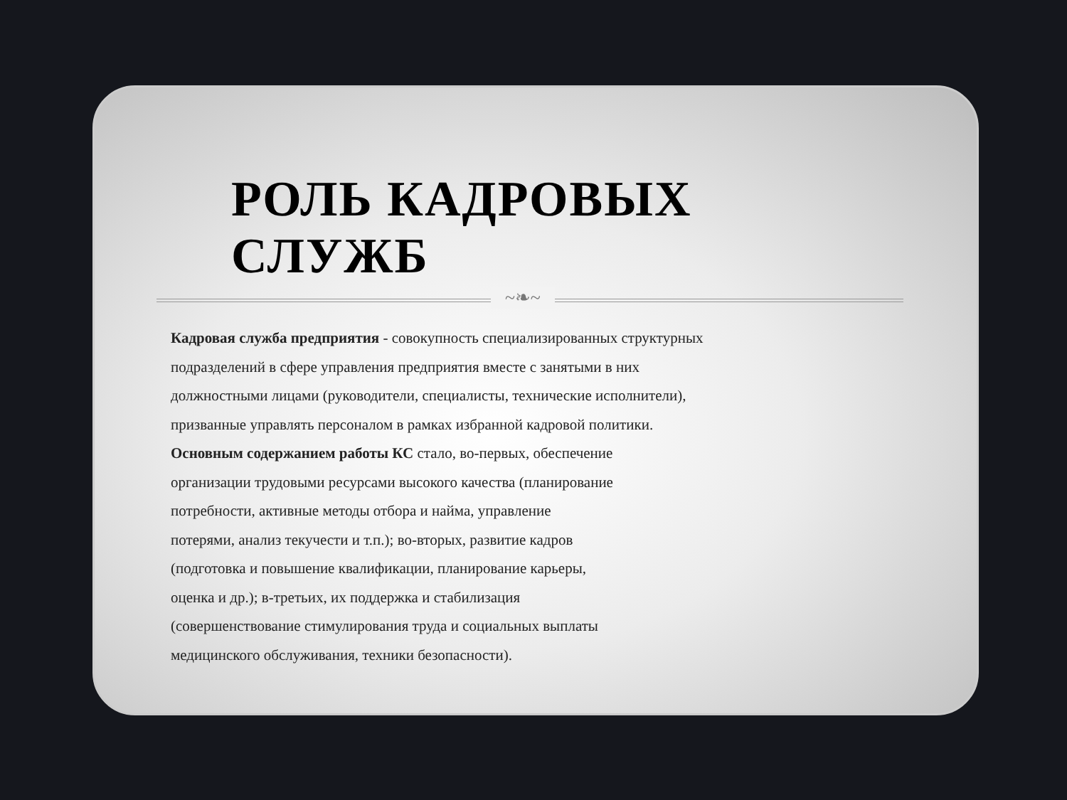РОЛЬ КАДРОВЫХ СЛУЖБ
~❧~
Кадровая служба предприятия - совокупность специализированных структурных
подразделений в сфере управления предприятия вместе с занятыми в них
должностными лицами (руководители, специалисты, технические исполнители),
призванные управлять персоналом в рамках избранной кадровой политики.
Основным содержанием работы КС стало, во-первых, обеспечение
организации трудовыми ресурсами высокого качества (планирование
потребности, активные методы отбора и найма, управление
потерями, анализ текучести и т.п.); во-вторых, развитие кадров
(подготовка и повышение квалификации, планирование карьеры,
оценка и др.); в-третьих, их поддержка и стабилизация
(совершенствование стимулирования труда и социальных выплаты
медицинского обслуживания, техники безопасности).